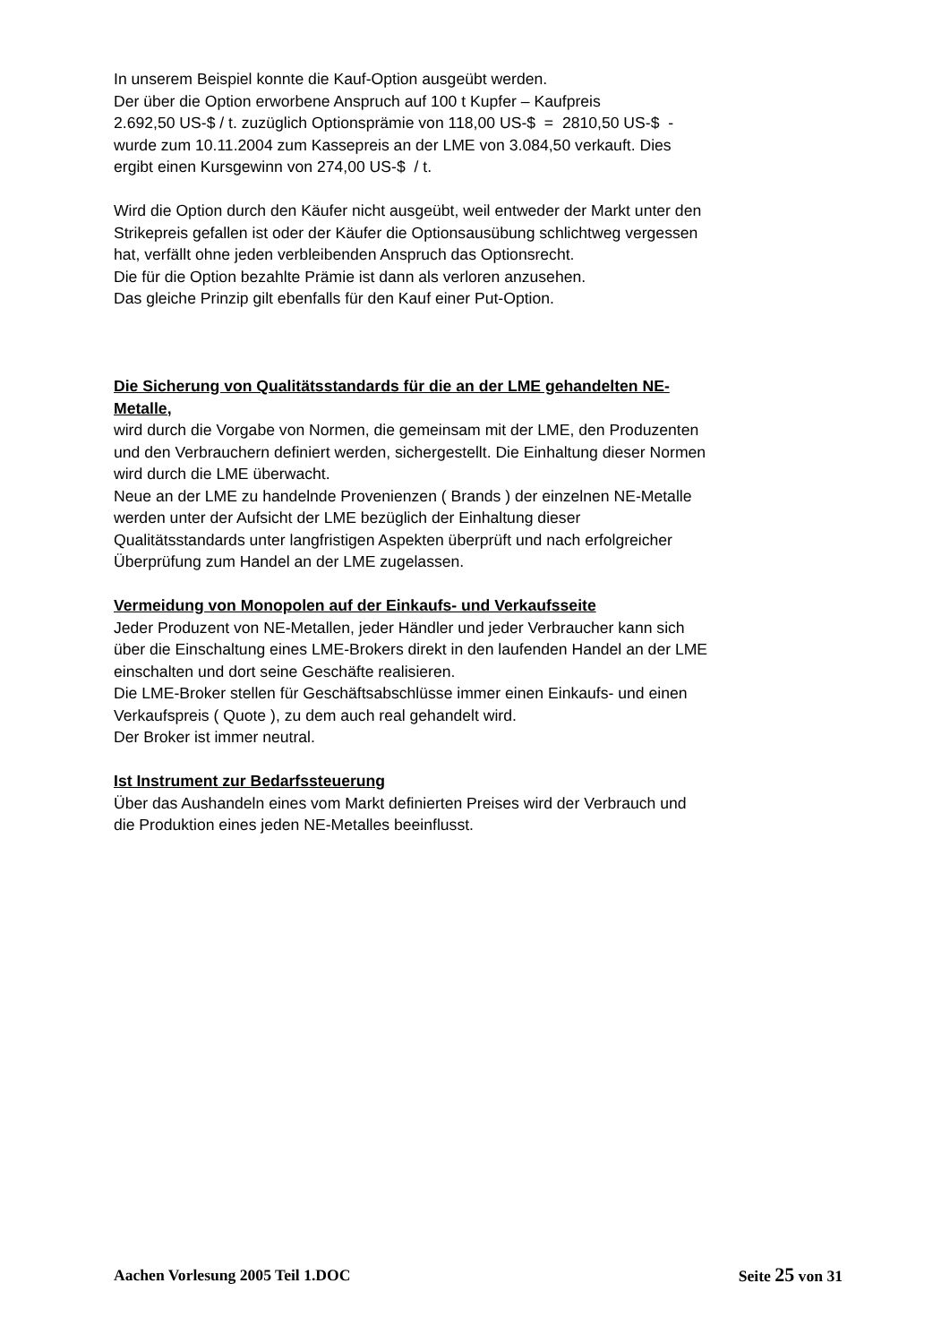In unserem Beispiel konnte die Kauf-Option ausgeübt werden.
Der über die Option erworbene Anspruch auf 100 t Kupfer – Kaufpreis
2.692,50 US-$ / t. zuzüglich Optionsprämie von 118,00 US-$ = 2810,50 US-$ -
wurde zum 10.11.2004 zum Kassepreis an der LME von 3.084,50 verkauft. Dies
ergibt einen Kursgewinn von 274,00 US-$ / t.
Wird die Option durch den Käufer nicht ausgeübt, weil entweder der Markt unter den
Strikepreis gefallen ist oder der Käufer die Optionsausübung schlichtweg vergessen
hat, verfällt ohne jeden verbleibenden Anspruch das Optionsrecht.
Die für die Option bezahlte Prämie ist dann als verloren anzusehen.
Das gleiche Prinzip gilt ebenfalls für den Kauf einer Put-Option.
Die Sicherung von Qualitätsstandards für die an der LME gehandelten NE-
Metalle,
wird durch die Vorgabe von Normen, die gemeinsam mit der LME, den Produzenten
und den Verbrauchern definiert werden, sichergestellt. Die Einhaltung dieser Normen
wird durch die LME überwacht.
Neue an der LME zu handelnde Provenienzen ( Brands ) der einzelnen NE-Metalle
werden unter der Aufsicht der LME bezüglich der Einhaltung dieser
Qualitätsstandards unter langfristigen Aspekten überprüft und nach erfolgreicher
Überprüfung zum Handel an der LME zugelassen.
Vermeidung von Monopolen auf der Einkaufs- und Verkaufsseite
Jeder Produzent von NE-Metallen, jeder Händler und jeder Verbraucher kann sich
über die Einschaltung eines LME-Brokers direkt in den laufenden Handel an der LME
einschalten und dort seine Geschäfte realisieren.
Die LME-Broker stellen für Geschäftsabschlüsse immer einen Einkaufs- und einen
Verkaufspreis ( Quote ), zu dem auch real gehandelt wird.
Der Broker ist immer neutral.
Ist Instrument zur Bedarfssteuerung
Über das Aushandeln eines vom Markt definierten Preises wird der Verbrauch und
die Produktion eines jeden NE-Metalles beeinflusst.
Aachen Vorlesung 2005 Teil 1.DOC Seite 25 von 31